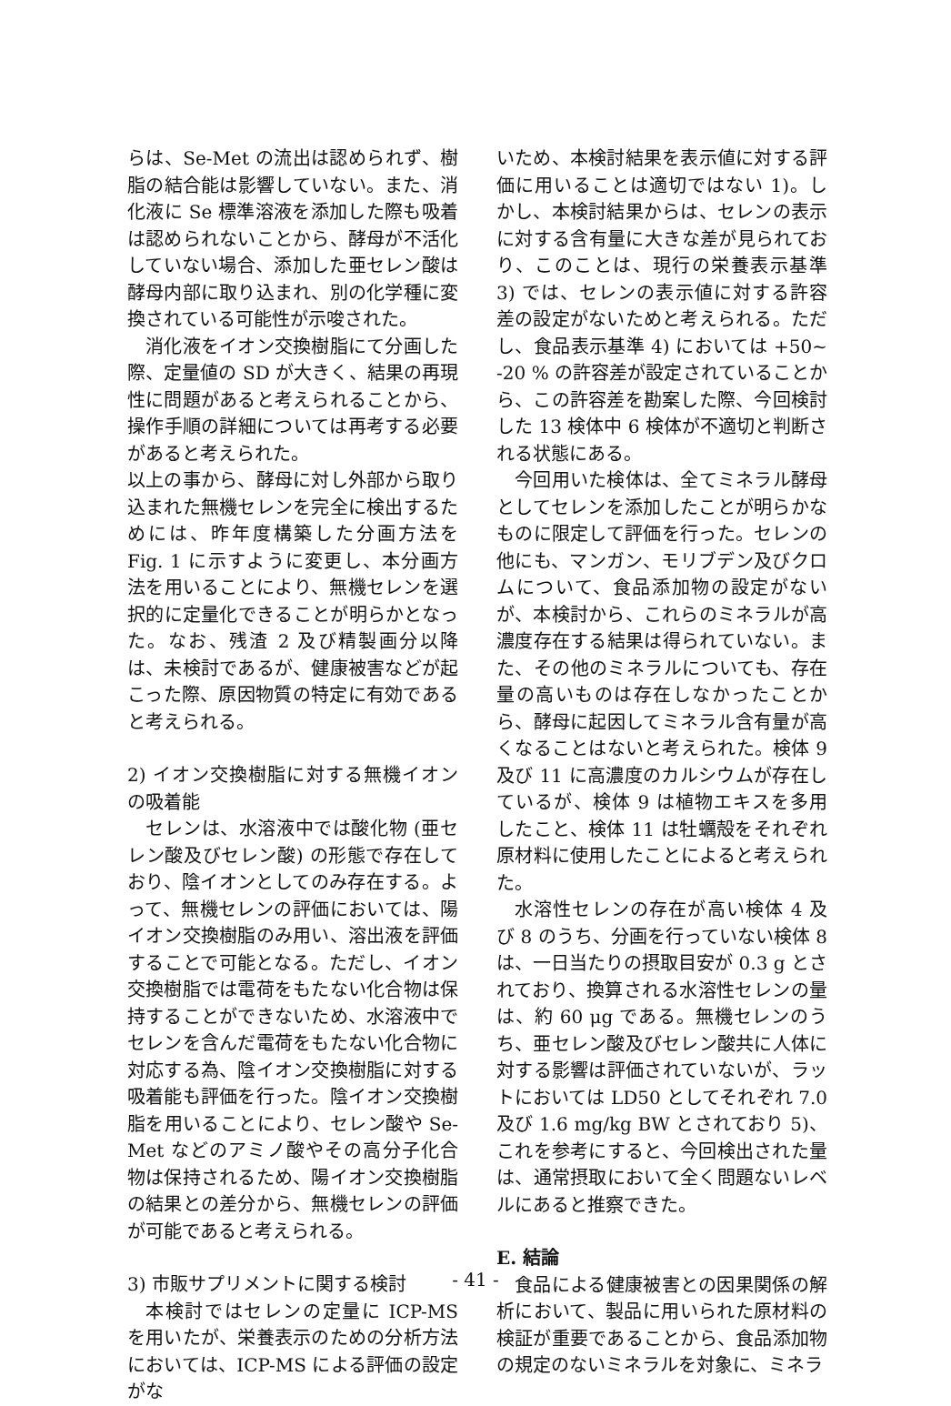らは、Se-Met の流出は認められず、樹脂の結合能は影響していない。また、消化液に Se 標準溶液を添加した際も吸着は認められないことから、酵母が不活化していない場合、添加した亜セレン酸は酵母内部に取り込まれ、別の化学種に変換されている可能性が示唆された。
消化液をイオン交換樹脂にて分画した際、定量値の SD が大きく、結果の再現性に問題があると考えられることから、操作手順の詳細については再考する必要があると考えられた。
以上の事から、酵母に対し外部から取り込まれた無機セレンを完全に検出するためには、昨年度構築した分画方法を Fig. 1 に示すように変更し、本分画方法を用いることにより、無機セレンを選択的に定量化できることが明らかとなった。なお、残渣 2 及び精製画分以降は、未検討であるが、健康被害などが起こった際、原因物質の特定に有効であると考えられる。
2) イオン交換樹脂に対する無機イオンの吸着能
セレンは、水溶液中では酸化物 (亜セレン酸及びセレン酸) の形態で存在しており、陰イオンとしてのみ存在する。よって、無機セレンの評価においては、陽イオン交換樹脂のみ用い、溶出液を評価することで可能となる。ただし、イオン交換樹脂では電荷をもたない化合物は保持することができないため、水溶液中でセレンを含んだ電荷をもたない化合物に対応する為、陰イオン交換樹脂に対する吸着能も評価を行った。陰イオン交換樹脂を用いることにより、セレン酸や Se-Met などのアミノ酸やその高分子化合物は保持されるため、陽イオン交換樹脂の結果との差分から、無機セレンの評価が可能であると考えられる。
3) 市販サプリメントに関する検討
本検討ではセレンの定量に ICP-MS を用いたが、栄養表示のための分析方法においては、ICP-MS による評価の設定がな
いため、本検討結果を表示値に対する評価に用いることは適切ではない 1)。しかし、本検討結果からは、セレンの表示に対する含有量に大きな差が見られており、このことは、現行の栄養表示基準 3) では、セレンの表示値に対する許容差の設定がないためと考えられる。ただし、食品表示基準 4) においては +50~ -20 % の許容差が設定されていることから、この許容差を勘案した際、今回検討した 13 検体中 6 検体が不適切と判断される状態にある。
今回用いた検体は、全てミネラル酵母としてセレンを添加したことが明らかなものに限定して評価を行った。セレンの他にも、マンガン、モリブデン及びクロムについて、食品添加物の設定がないが、本検討から、これらのミネラルが高濃度存在する結果は得られていない。また、その他のミネラルについても、存在量の高いものは存在しなかったことから、酵母に起因してミネラル含有量が高くなることはないと考えられた。検体 9 及び 11 に高濃度のカルシウムが存在しているが、検体 9 は植物エキスを多用したこと、検体 11 は牡蠣殻をそれぞれ原材料に使用したことによると考えられた。
水溶性セレンの存在が高い検体 4 及び 8 のうち、分画を行っていない検体 8 は、一日当たりの摂取目安が 0.3 g とされており、換算される水溶性セレンの量は、約 60 μg である。無機セレンのうち、亜セレン酸及びセレン酸共に人体に対する影響は評価されていないが、ラットにおいては LD50 としてそれぞれ 7.0 及び 1.6 mg/kg BW とされており 5)、これを参考にすると、今回検出された量は、通常摂取において全く問題ないレベルにあると推察できた。
E. 結論
食品による健康被害との因果関係の解析において、製品に用いられた原材料の検証が重要であることから、食品添加物の規定のないミネラルを対象に、ミネラ
- 41 -